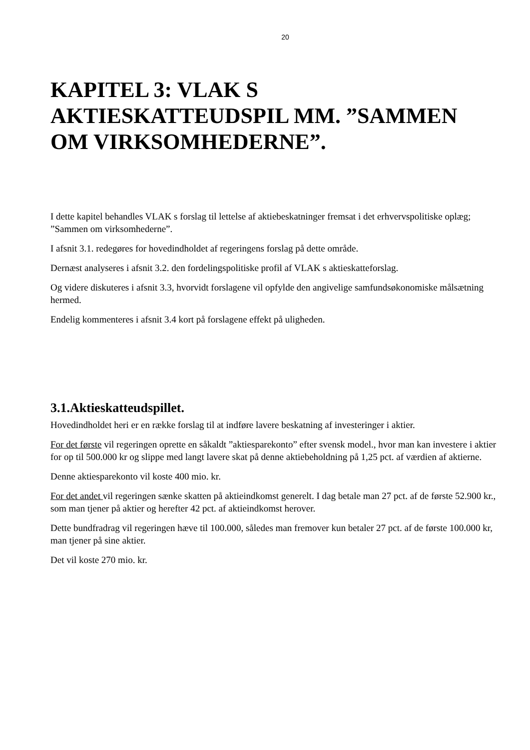20
KAPITEL 3: VLAK S AKTIESKATTEUDSPIL MM. ”SAMMEN OM VIRKSOMHEDERNE”.
I dette kapitel behandles VLAK s forslag til lettelse af aktiebeskatninger fremsat i det erhvervspolitiske oplæg; ”Sammen om virksomhederne”.
I afsnit 3.1. redegøres for hovedindholdet af regeringens forslag på dette område.
Dernæst analyseres i afsnit 3.2. den fordelingspolitiske profil af VLAK s aktieskatteforslag.
Og videre diskuteres i afsnit 3.3, hvorvidt forslagene vil opfylde den angivelige samfundsøkonomiske målsætning hermed.
Endelig kommenteres i afsnit 3.4 kort på forslagene effekt på uligheden.
3.1.Aktieskatteudspillet.
Hovedindholdet heri er en række forslag til at indføre lavere beskatning af investeringer i aktier.
For det første vil regeringen oprette en såkaldt ”aktiesparekonto” efter svensk model., hvor man kan investere i aktier for op til 500.000 kr og slippe med langt lavere skat på denne aktiebeholdning på 1,25 pct. af værdien af aktierne.
Denne aktiesparekonto vil koste 400 mio. kr.
For det andet vil regeringen sænke skatten på aktieindkomst generelt. I dag betale man 27 pct. af de første 52.900 kr., som man tjener på aktier og herefter 42 pct. af aktieindkomst herover.
Dette bundfradrag vil regeringen hæve til 100.000, således man fremover kun betaler 27 pct. af de første 100.000 kr, man tjener på sine aktier.
Det vil koste 270 mio. kr.